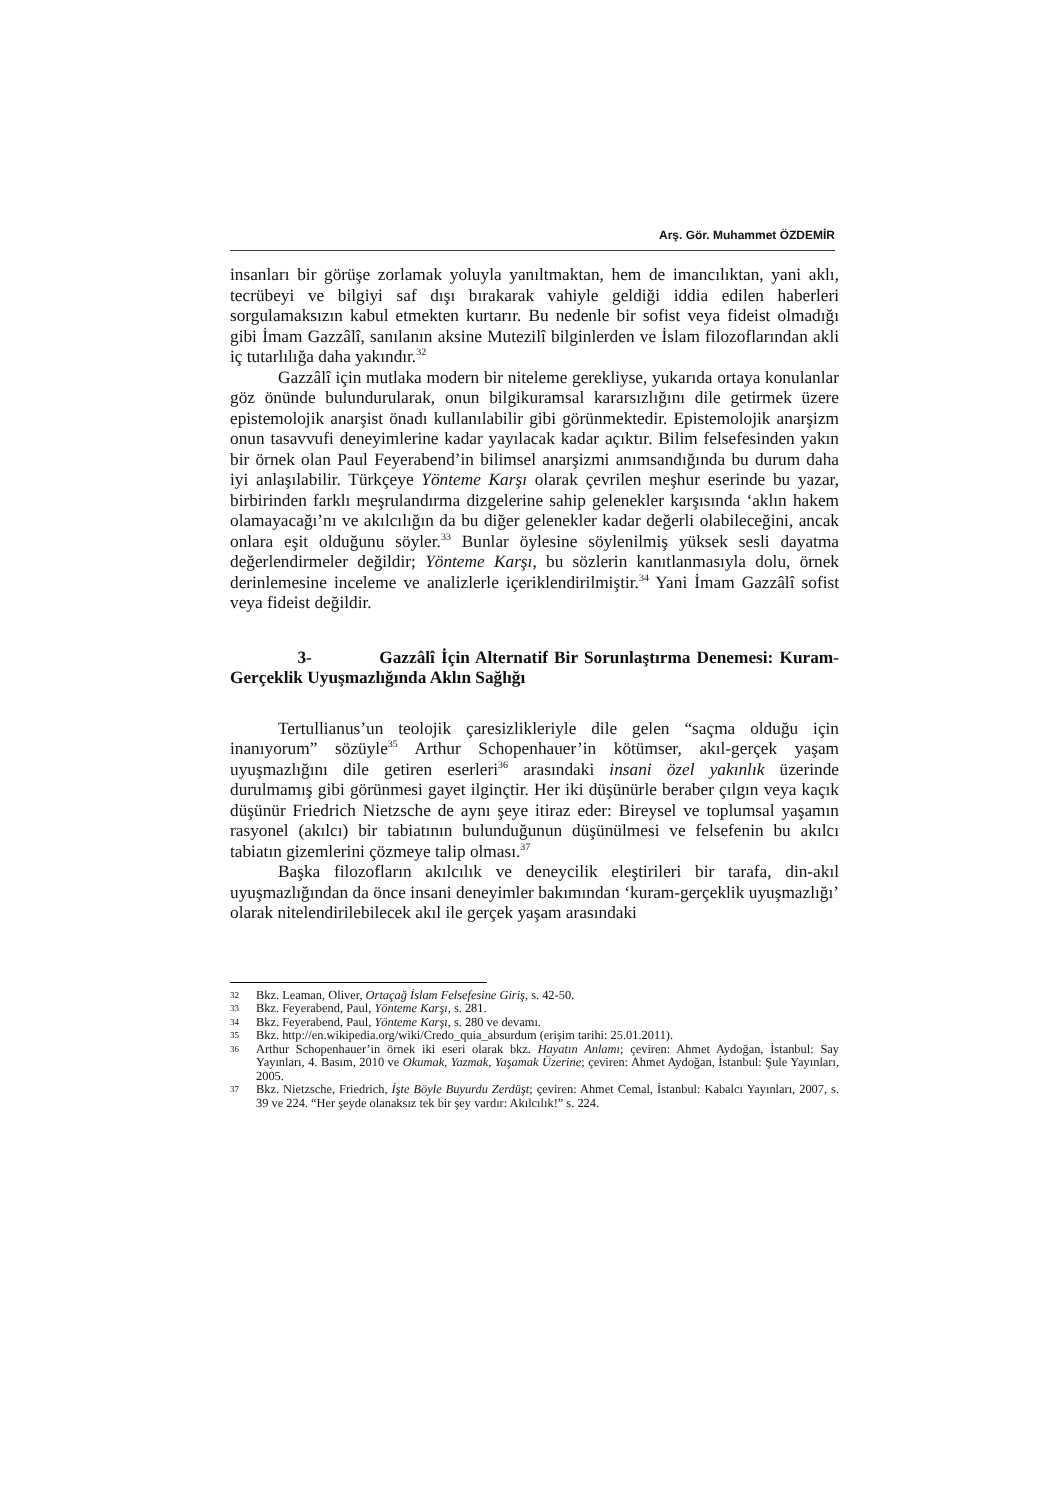Arş. Gör. Muhammet ÖZDEMİR
insanları bir görüşe zorlamak yoluyla yanıltmaktan, hem de imancılıktan, yani aklı, tecrübeyi ve bilgiyi saf dışı bırakarak vahiyle geldiği iddia edilen haberleri sorgulamaksızın kabul etmekten kurtarır. Bu nedenle bir sofist veya fideist olmadığı gibi İmam Gazzâlî, sanılanın aksine Mutezilî bilginlerden ve İslam filozoflarından akli iç tutarlılığa daha yakındır.<sup>32</sup>
Gazzâlî için mutlaka modern bir niteleme gerekliyse, yukarıda ortaya konulanlar göz önünde bulundurularak, onun bilgikuramsal kararsızlığını dile getirmek üzere epistemolojik anarşist önadı kullanılabilir gibi görünmektedir. Epistemolojik anarşizm onun tasavvufi deneyimlerine kadar yayılacak kadar açıktır. Bilim felsefesinden yakın bir örnek olan Paul Feyerabend’in bilimsel anarşizmi anımsandığında bu durum daha iyi anlaşılabilir. Türkçeye Yönteme Karşı olarak çevrilen meşhur eserinde bu yazar, birbirinden farklı meşrulandırma dizgelerine sahip gelenekler karşısında ‘aklın hakem olamayacağı’nı ve akılcılığın da bu diğer gelenekler kadar değerli olabileceğini, ancak onlara eşit olduğunu söyler.<sup>33</sup> Bunlar öylesine söylenilmiş yüksek sesli dayatma değerlendirmeler değildir; Yönteme Karşı, bu sözlerin kanıtlanmasıyla dolu, örnek derinlemesine inceleme ve analizlerle içeriklendirilmiştir.<sup>34</sup> Yani İmam Gazzâlî sofist veya fideist değildir.
3- Gazzâlî İçin Alternatif Bir Sorunlaştırma Denemesi: Kuram-Gerçeklik Uyuşmazlığında Aklın Sağlığı
Tertullianus’un teolojik çaresizlikleriyle dile gelen “saçma olduğu için inanıyorum” sözüyle<sup>35</sup> Arthur Schopenhauer’in kötümser, akıl-gerçek yaşam uyuşmazlığını dile getiren eserleri<sup>36</sup> arasındaki insani özel yakınlık üzerinde durulmamış gibi görünmesi gayet ilginçtir. Her iki düşünürle beraber çılgın veya kaçık düşünür Friedrich Nietzsche de aynı şeye itiraz eder: Bireysel ve toplumsal yaşamın rasyonel (akılcı) bir tabiatının bulunduğunun düşünülmesi ve felsefenin bu akılcı tabiatın gizemlerini çözmeye talip olması.<sup>37</sup>
Başka filozofların akılcılık ve deneycilik eleştirileri bir tarafa, din-akıl uyuşmazlığından da önce insani deneyimler bakımından ‘kuram-gerçeklik uyuşmazlığı’ olarak nitelendirilebilecek akıl ile gerçek yaşam arasındaki
32 Bkz. Leaman, Oliver, Ortaçağ İslam Felsefesine Giriş, s. 42-50.
33 Bkz. Feyerabend, Paul, Yönteme Karşı, s. 281.
34 Bkz. Feyerabend, Paul, Yönteme Karşı, s. 280 ve devamı.
35 Bkz. http://en.wikipedia.org/wiki/Credo_quia_absurdum (erişim tarihi: 25.01.2011).
36 Arthur Schopenhauer’in örnek iki eseri olarak bkz. Hayatın Anlamı; çeviren: Ahmet Aydoğan, İstanbul: Say Yayınları, 4. Basım, 2010 ve Okumak, Yazmak, Yaşamak Üzerine; çeviren: Ahmet Aydoğan, İstanbul: Şule Yayınları, 2005.
37 Bkz. Nietzsche, Friedrich, İşte Böyle Buyurdu Zerdüşt; çeviren: Ahmet Cemal, İstanbul: Kabalcı Yayınları, 2007, s. 39 ve 224. “Her şeyde olanaksız tek bir şey vardır: Akılcılık!” s. 224.